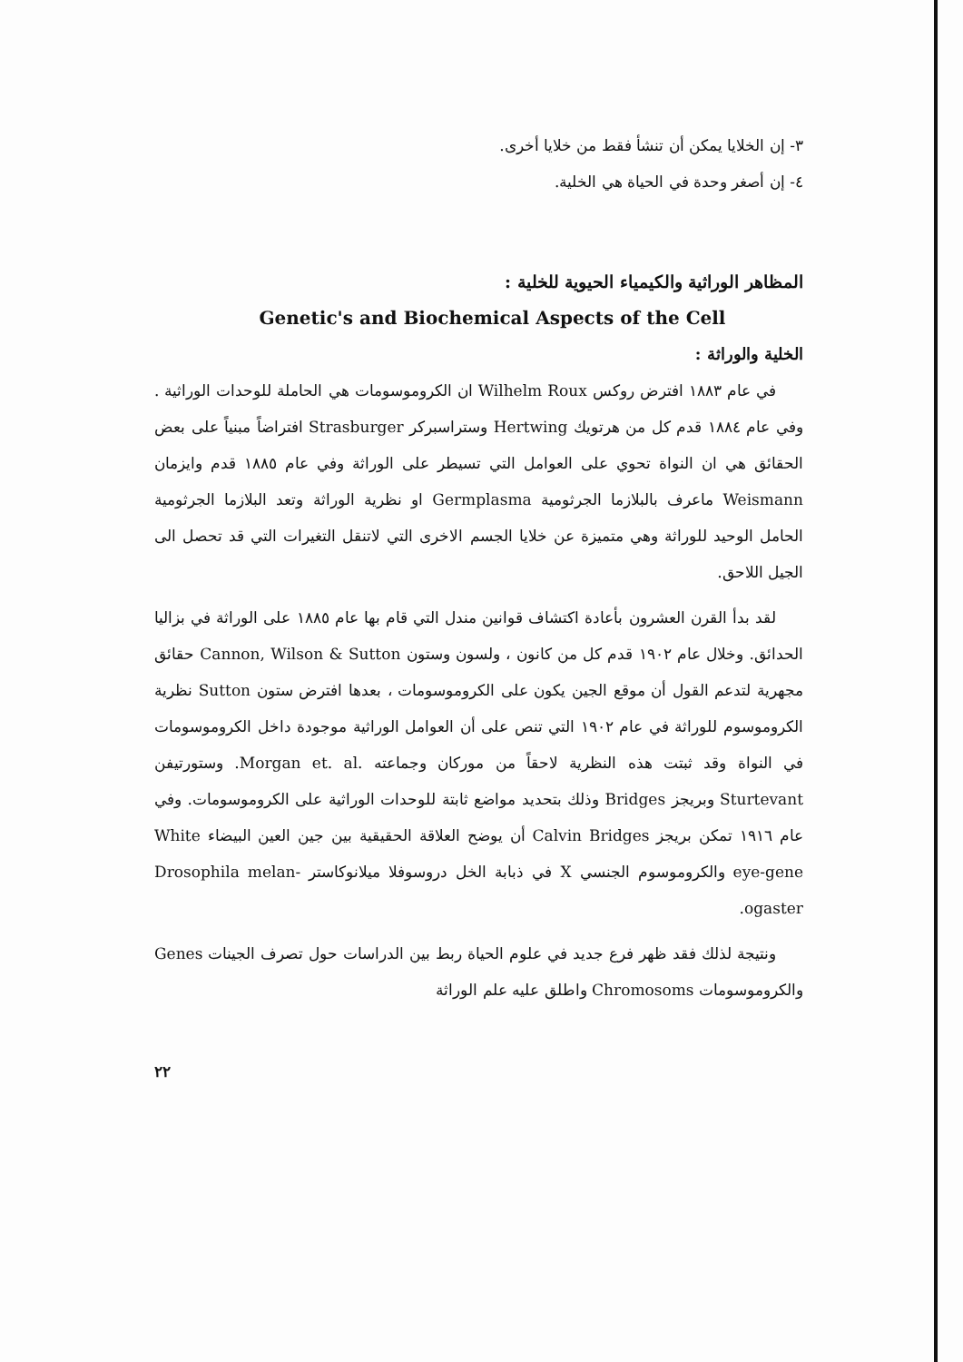٣- إن الخلايا يمكن أن تنشأ فقط من خلايا أخرى.
٤- إن أصغر وحدة في الحياة هي الخلية.
المظاهر الوراثية والكيمياء الحيوية للخلية :
Genetic's and Biochemical Aspects of the Cell
الخلية والوراثة :
في عام ١٨٨٣ افترض روكس Wilhelm Roux ان الكروموسومات هي الحاملة للوحدات الوراثية . وفي عام ١٨٨٤ قدم كل من هرتويك Hertwing وستراسبركر Strasburger افتراضاً مبنياً على بعض الحقائق هي ان النواة تحوي على العوامل التي تسيطر على الوراثة وفي عام ١٨٨٥ قدم وايزمان Weismann ماعرف بالبلازما الجرثومية Germplasma او نظرية الوراثة وتعد البلازما الجرثومية الحامل الوحيد للوراثة وهي متميزة عن خلايا الجسم الاخرى التي لاتنقل التغيرات التي قد تحصل الى الجيل اللاحق.
لقد بدأ القرن العشرون بأعادة اكتشاف قوانين مندل التي قام بها عام ١٨٨٥ على الوراثة في بزاليا الحدائق. وخلال عام ١٩٠٢ قدم كل من كانون ، ولسون وستون Cannon, Wilson & Sutton حقائق مجهرية لتدعم القول أن موقع الجين يكون على الكروموسومات ، بعدها افترض ستون Sutton نظرية الكروموسوم للوراثة في عام ١٩٠٢ التي تنص على أن العوامل الوراثية موجودة داخل الكروموسومات في النواة وقد ثبتت هذه النظرية لاحقاً من موركان وجماعته .Morgan et. al. وستورتيفن Sturtevant وبريجز Bridges وذلك بتحديد مواضع ثابتة للوحدات الوراثية على الكروموسومات. وفي عام ١٩١٦ تمكن بريجز Calvin Bridges أن يوضح العلاقة الحقيقية بين جين العين البيضاء White eye-gene والكروموسوم الجنسي X في ذبابة الخل دروسوفلا ميلانوكاستر Drosophila melan-ogaster.
ونتيجة لذلك فقد ظهر فرع جديد في علوم الحياة ربط بين الدراسات حول تصرف الجينات Genes والكروموسومات Chromosoms واطلق عليه علم الوراثة
٢٢